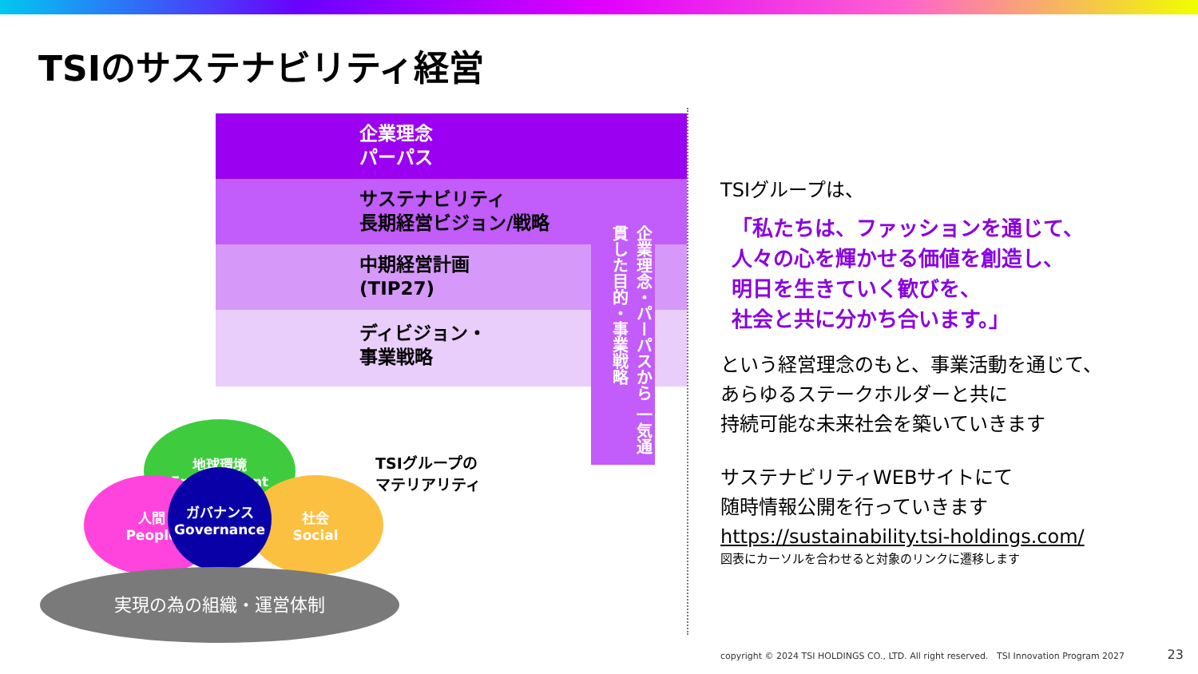TSIのサステナビリティ経営
企業理念
パーパス
サステナビリティ
長期経営ビジョン/戦略
中期経営計画
(TIP27)
ディビジョン・
事業戦略
企業理念・パーパスから 一気通貫した目的・事業戦略
地球環境
Environment
人間
People
社会
Social
ガバナンス
Governance
TSIグループの
マテリアリティ
実現の為の組織・運営体制
TSIグループは、
「私たちは、ファッションを通じて、
人々の心を輝かせる価値を創造し、
明日を生きていく歓びを、
社会と共に分かち合います。」
という経営理念のもと、事業活動を通じて、
あらゆるステークホルダーと共に
持続可能な未来社会を築いていきます
サステナビリティWEBサイトにて
随時情報公開を行っていきます
https://sustainability.tsi-holdings.com/
図表にカーソルを合わせると対象のリンクに遷移します
copyright © 2024 TSI HOLDINGS CO., LTD. All right reserved. TSI Innovation Program 2027 23